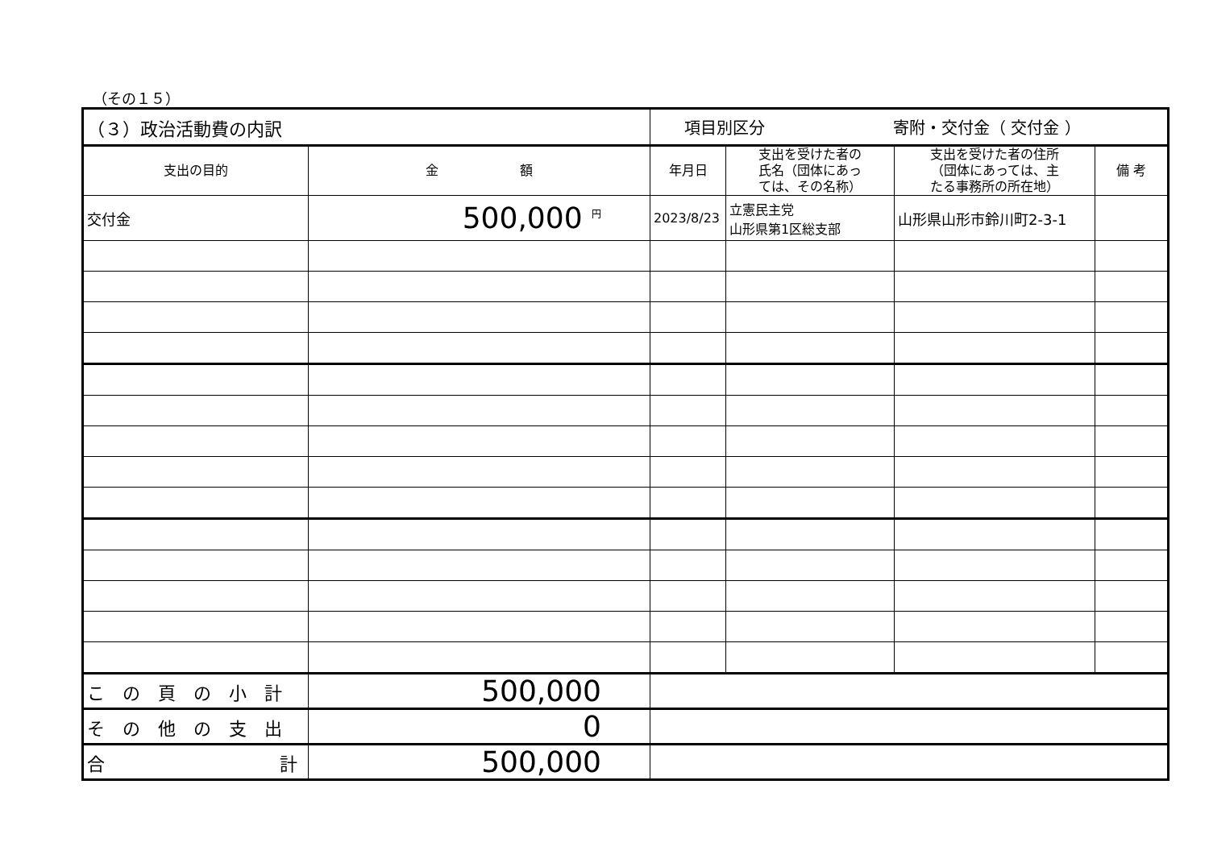（その１５）
| （３）政治活動費の内訳 | | 項目別区分 寄附・交付金（ 交付金 ） | | | |
| 支出の目的 | 金 額 | 年月日 | 支出を受けた者の 氏名（団体にあっ ては、その名称） | 支出を受けた者の住所 （団体にあっては、主 たる事務所の所在地） | 備 考 |
| 交付金 | 500,000 <sup>円</sup> | 2023/8/23 | 立憲民主党 山形県第1区総支部 | 山形県山形市鈴川町2-3-1 | |
| この頁の小計 | 500,000 | | | | |
| その他の支出 | 0 | | | | |
| 合 計 | 500,000 | | | | |